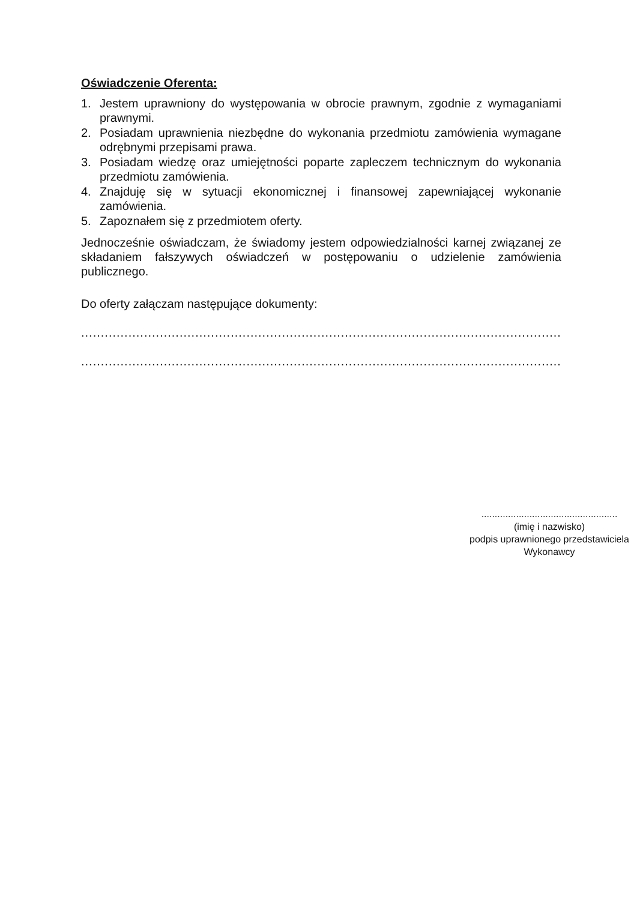Oświadczenie Oferenta:
1. Jestem uprawniony do występowania w obrocie prawnym, zgodnie z wymaganiami prawnymi.
2. Posiadam uprawnienia niezbędne do wykonania przedmiotu zamówienia wymagane odrębnymi przepisami prawa.
3. Posiadam wiedzę oraz umiejętności poparte zapleczem technicznym do wykonania przedmiotu zamówienia.
4. Znajduję się w sytuacji ekonomicznej i finansowej zapewniającej wykonanie zamówienia.
5. Zapoznałem się z przedmiotem oferty.
Jednocześnie oświadczam, że świadomy jestem odpowiedzialności karnej związanej ze składaniem fałszywych oświadczeń w postępowaniu o udzielenie zamówienia publicznego.
Do oferty załączam następujące dokumenty:
.........................................................................................................................................
.........................................................................................................................................
...................................................
(imię i nazwisko)
podpis uprawnionego przedstawiciela
Wykonawcy